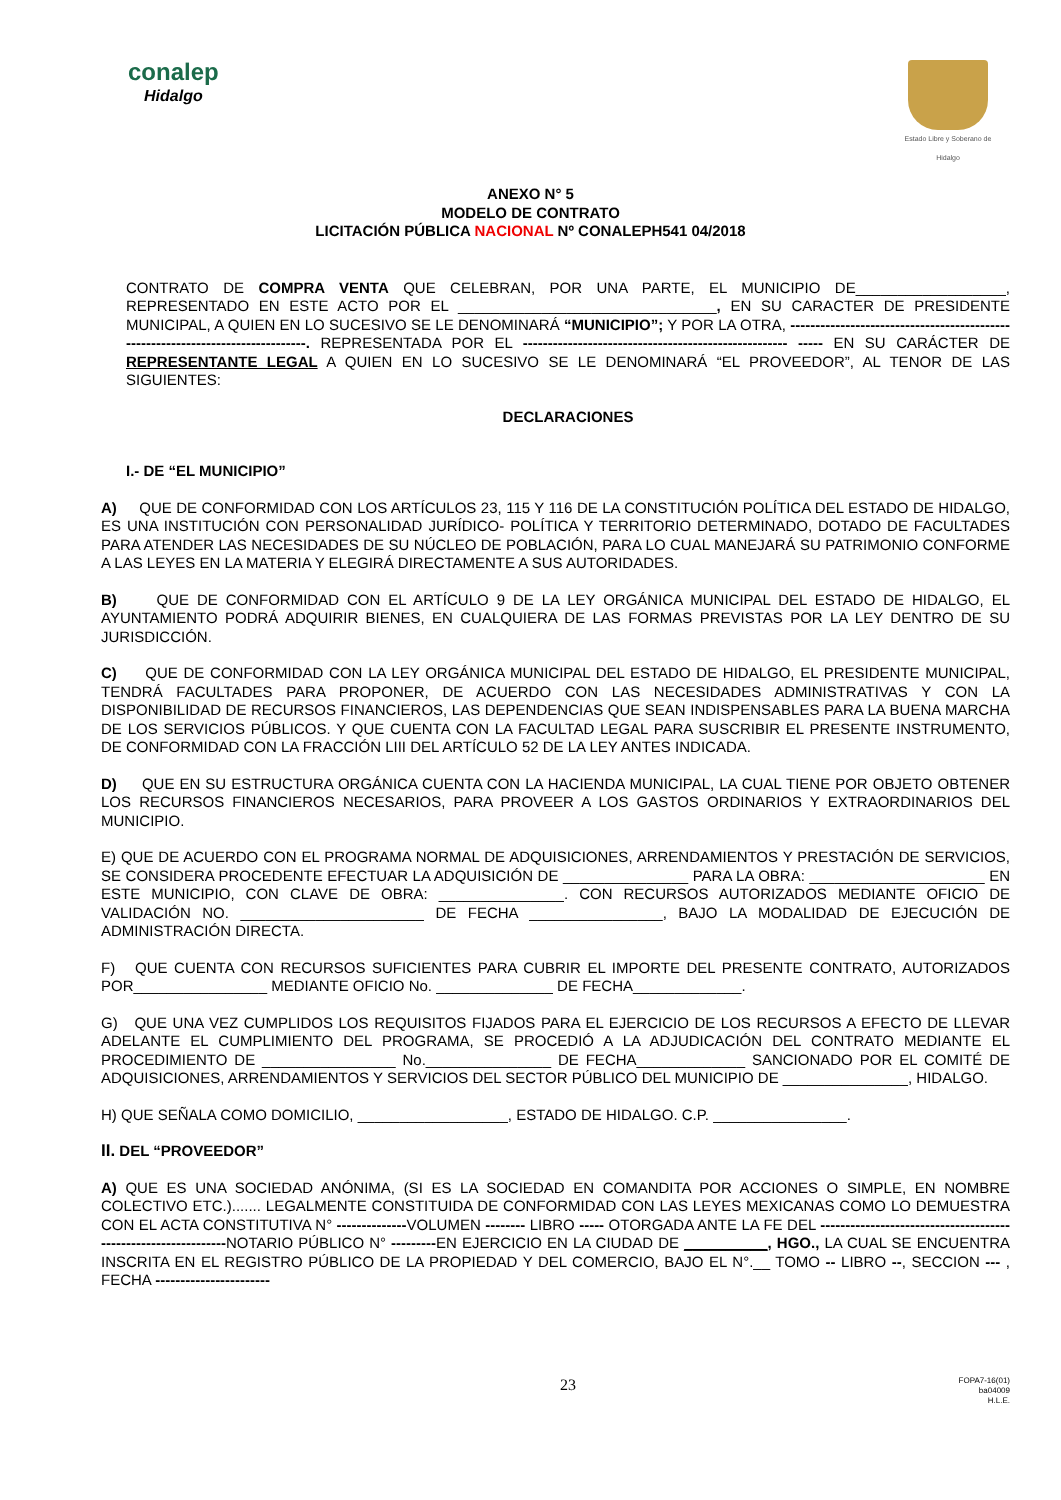conalep
Hidalgo
Estado Libre y Soberano de Hidalgo
ANEXO N° 5
MODELO DE CONTRATO
LICITACIÓN PÚBLICA NACIONAL Nº CONALEPH541 04/2018
CONTRATO DE COMPRA VENTA QUE CELEBRAN, POR UNA PARTE, EL MUNICIPIO DE__________________, REPRESENTADO EN ESTE ACTO POR EL _______________________________, EN SU CARACTER DE PRESIDENTE MUNICIPAL, A QUIEN EN LO SUCESIVO SE LE DENOMINARÁ “MUNICIPIO”; Y POR LA OTRA, --------------------------------------------------------------------------------. REPRESENTADA POR EL ----------------------------------------------------- ----- EN SU CARÁCTER DE REPRESENTANTE LEGAL A QUIEN EN LO SUCESIVO SE LE DENOMINARÁ “EL PROVEEDOR”, AL TENOR DE LAS SIGUIENTES:
DECLARACIONES
I.- DE “EL MUNICIPIO”
A) QUE DE CONFORMIDAD CON LOS ARTÍCULOS 23, 115 Y 116 DE LA CONSTITUCIÓN POLÍTICA DEL ESTADO DE HIDALGO, ES UNA INSTITUCIÓN CON PERSONALIDAD JURÍDICO- POLÍTICA Y TERRITORIO DETERMINADO, DOTADO DE FACULTADES PARA ATENDER LAS NECESIDADES DE SU NÚCLEO DE POBLACIÓN, PARA LO CUAL MANEJARÁ SU PATRIMONIO CONFORME A LAS LEYES EN LA MATERIA Y ELEGIRÁ DIRECTAMENTE A SUS AUTORIDADES.
B) QUE DE CONFORMIDAD CON EL ARTÍCULO 9 DE LA LEY ORGÁNICA MUNICIPAL DEL ESTADO DE HIDALGO, EL AYUNTAMIENTO PODRÁ ADQUIRIR BIENES, EN CUALQUIERA DE LAS FORMAS PREVISTAS POR LA LEY DENTRO DE SU JURISDICCIÓN.
C) QUE DE CONFORMIDAD CON LA LEY ORGÁNICA MUNICIPAL DEL ESTADO DE HIDALGO, EL PRESIDENTE MUNICIPAL, TENDRÁ FACULTADES PARA PROPONER, DE ACUERDO CON LAS NECESIDADES ADMINISTRATIVAS Y CON LA DISPONIBILIDAD DE RECURSOS FINANCIEROS, LAS DEPENDENCIAS QUE SEAN INDISPENSABLES PARA LA BUENA MARCHA DE LOS SERVICIOS PÚBLICOS. Y QUE CUENTA CON LA FACULTAD LEGAL PARA SUSCRIBIR EL PRESENTE INSTRUMENTO, DE CONFORMIDAD CON LA FRACCIÓN LIII DEL ARTÍCULO 52 DE LA LEY ANTES INDICADA.
D) QUE EN SU ESTRUCTURA ORGÁNICA CUENTA CON LA HACIENDA MUNICIPAL, LA CUAL TIENE POR OBJETO OBTENER LOS RECURSOS FINANCIEROS NECESARIOS, PARA PROVEER A LOS GASTOS ORDINARIOS Y EXTRAORDINARIOS DEL MUNICIPIO.
E) QUE DE ACUERDO CON EL PROGRAMA NORMAL DE ADQUISICIONES, ARRENDAMIENTOS Y PRESTACIÓN DE SERVICIOS, SE CONSIDERA PROCEDENTE EFECTUAR LA ADQUISICIÓN DE _______________ PARA LA OBRA: _____________________ EN ESTE MUNICIPIO, CON CLAVE DE OBRA: _______________. CON RECURSOS AUTORIZADOS MEDIANTE OFICIO DE VALIDACIÓN NO. ______________________ DE FECHA ________________, BAJO LA MODALIDAD DE EJECUCIÓN DE ADMINISTRACIÓN DIRECTA.
F) QUE CUENTA CON RECURSOS SUFICIENTES PARA CUBRIR EL IMPORTE DEL PRESENTE CONTRATO, AUTORIZADOS POR________________ MEDIANTE OFICIO No. ______________ DE FECHA_____________.
G) QUE UNA VEZ CUMPLIDOS LOS REQUISITOS FIJADOS PARA EL EJERCICIO DE LOS RECURSOS A EFECTO DE LLEVAR ADELANTE EL CUMPLIMIENTO DEL PROGRAMA, SE PROCEDIÓ A LA ADJUDICACIÓN DEL CONTRATO MEDIANTE EL PROCEDIMIENTO DE ________________ No._______________ DE FECHA_____________ SANCIONADO POR EL COMITÉ DE ADQUISICIONES, ARRENDAMIENTOS Y SERVICIOS DEL SECTOR PÚBLICO DEL MUNICIPIO DE _______________, HIDALGO.
H) QUE SEÑALA COMO DOMICILIO, __________________, ESTADO DE HIDALGO. C.P. ________________.
II. DEL “PROVEEDOR”
A) QUE ES UNA SOCIEDAD ANÓNIMA, (SI ES LA SOCIEDAD EN COMANDITA POR ACCIONES O SIMPLE, EN NOMBRE COLECTIVO ETC.)....... LEGALMENTE CONSTITUIDA DE CONFORMIDAD CON LAS LEYES MEXICANAS COMO LO DEMUESTRA CON EL ACTA CONSTITUTIVA N° --------------VOLUMEN -------- LIBRO ----- OTORGADA ANTE LA FE DEL ---------------------------------------------------------------NOTARIO PÚBLICO N° ---------EN EJERCICIO EN LA CIUDAD DE __________, HGO., LA CUAL SE ENCUENTRA INSCRITA EN EL REGISTRO PÚBLICO DE LA PROPIEDAD Y DEL COMERCIO, BAJO EL N°.__ TOMO -- LIBRO --, SECCION --- , FECHA -----------------------
23
FOPA7-16(01)
ba04009
H.L.E.